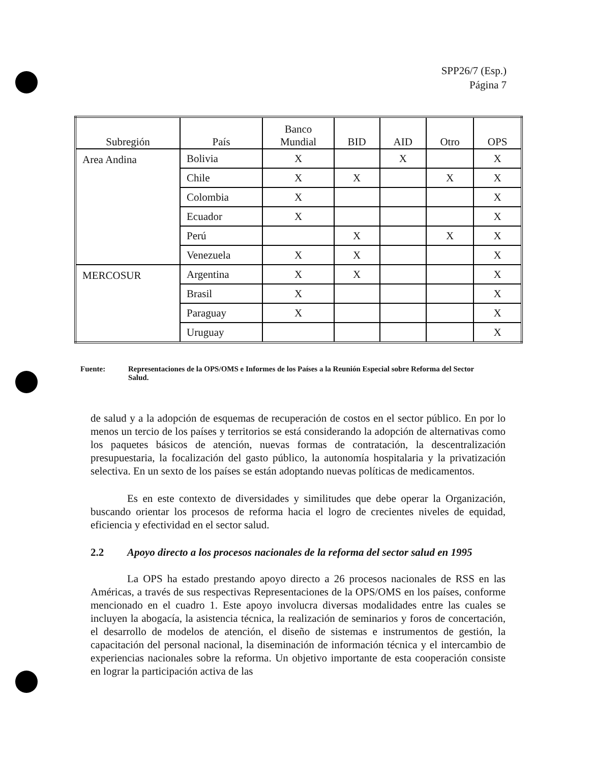SPP26/7 (Esp.)
Página 7
| Subregión | País | Banco Mundial | BID | AID | Otro | OPS |
| --- | --- | --- | --- | --- | --- | --- |
| Area Andina | Bolivia | X | | X | | X |
| | Chile | X | X | | X | X |
| | Colombia | X | | | | X |
| | Ecuador | X | | | | X |
| | Perú | | X | | X | X |
| | Venezuela | X | X | | | X |
| MERCOSUR | Argentina | X | X | | | X |
| | Brasil | X | | | | X |
| | Paraguay | X | | | | X |
| | Uruguay | | | | | X |
Fuente: Representaciones de la OPS/OMS e Informes de los Países a la Reunión Especial sobre Reforma del Sector Salud.
de salud y a la adopción de esquemas de recuperación de costos en el sector público. En por lo menos un tercio de los países y territorios se está considerando la adopción de alternativas como los paquetes básicos de atención, nuevas formas de contratación, la descentralización presupuestaria, la focalización del gasto público, la autonomía hospitalaria y la privatización selectiva. En un sexto de los países se están adoptando nuevas políticas de medicamentos.
Es en este contexto de diversidades y similitudes que debe operar la Organización, buscando orientar los procesos de reforma hacia el logro de crecientes niveles de equidad, eficiencia y efectividad en el sector salud.
2.2 Apoyo directo a los procesos nacionales de la reforma del sector salud en 1995
La OPS ha estado prestando apoyo directo a 26 procesos nacionales de RSS en las Américas, a través de sus respectivas Representaciones de la OPS/OMS en los países, conforme mencionado en el cuadro 1. Este apoyo involucra diversas modalidades entre las cuales se incluyen la abogacía, la asistencia técnica, la realización de seminarios y foros de concertación, el desarrollo de modelos de atención, el diseño de sistemas e instrumentos de gestión, la capacitación del personal nacional, la diseminación de información técnica y el intercambio de experiencias nacionales sobre la reforma. Un objetivo importante de esta cooperación consiste en lograr la participación activa de las